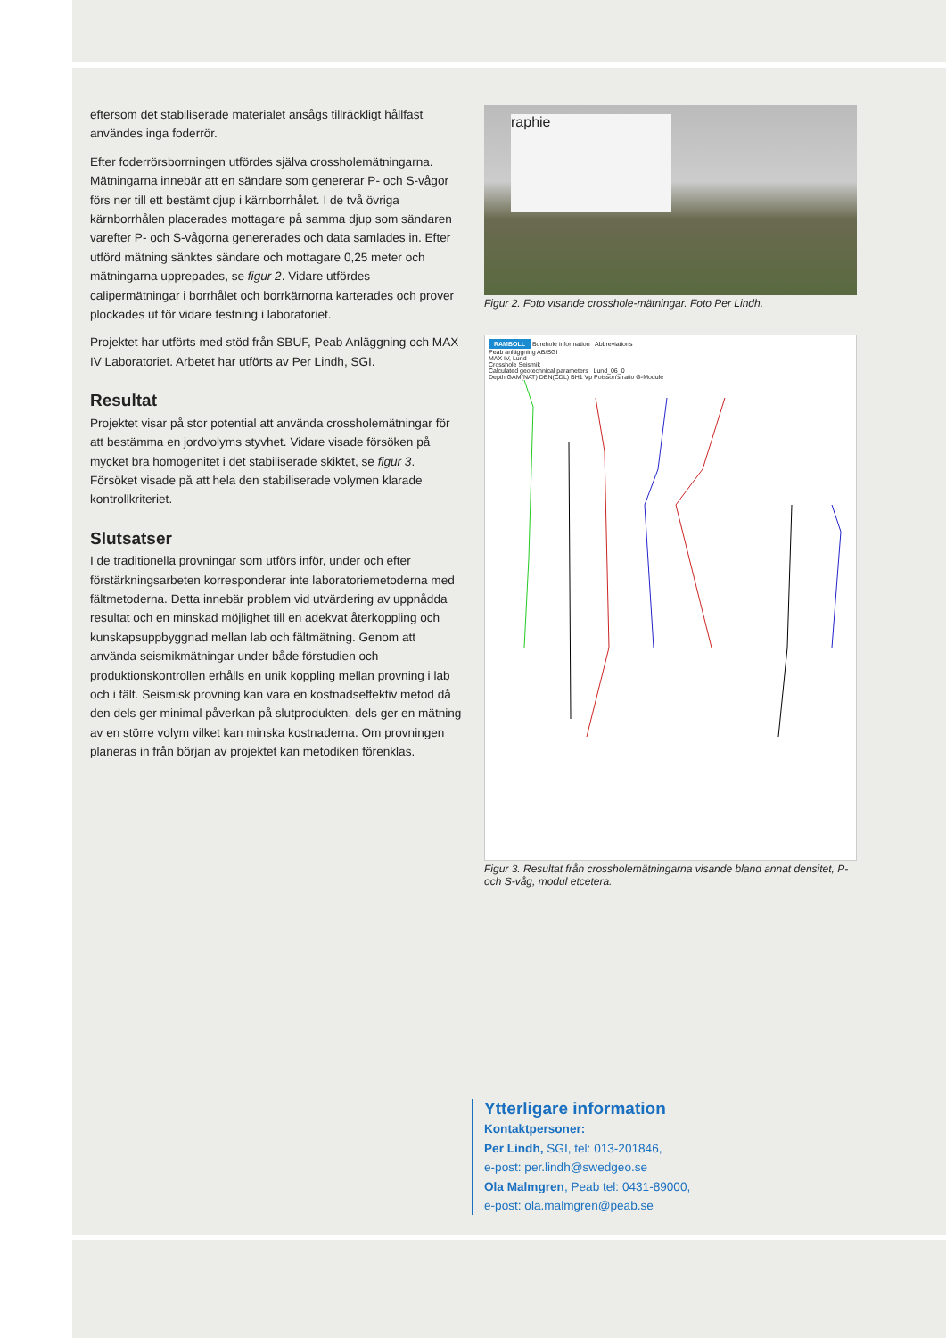eftersom det stabiliserade materialet ansågs tillräckligt hållfast användes inga foderrör.
Efter foderrörsborrningen utfördes själva crossholemätningarna. Mätningarna innebär att en sändare som genererar P- och S-vågor förs ner till ett bestämt djup i kärnborrhålet. I de två övriga kärnborrhålen placerades mottagare på samma djup som sändaren varefter P- och S-vågorna genererades och data samlades in. Efter utförd mätning sänktes sändare och mottagare 0,25 meter och mätningarna upprepades, se figur 2. Vidare utfördes calipermätningar i borrhålet och borrkärnorna karterades och prover plockades ut för vidare testning i laboratoriet.
Projektet har utförts med stöd från SBUF, Peab Anläggning och MAX IV Laboratoriet. Arbetet har utförts av Per Lindh, SGI.
Resultat
Projektet visar på stor potential att använda crossholemätningar för att bestämma en jordvolyms styvhet. Vidare visade försöken på mycket bra homogenitet i det stabiliserade skiktet, se figur 3. Försöket visade på att hela den stabiliserade volymen klarade kontrollkriteriet.
Slutsatser
I de traditionella provningar som utförs inför, under och efter förstärkningsarbeten korresponderar inte laboratoriemetoderna med fältmetoderna. Detta innebär problem vid utvärdering av uppnådda resultat och en minskad möjlighet till en adekvat återkoppling och kunskapsuppbyggnad mellan lab och fältmätning. Genom att använda seismikmätningar under både förstudien och produktionskontrollen erhålls en unik koppling mellan provning i lab och i fält. Seismisk provning kan vara en kostnadseffektiv metod då den dels ger minimal påverkan på slutprodukten, dels ger en mätning av en större volym vilket kan minska kostnaderna. Om provningen planeras in från början av projektet kan metodiken förenklas.
raphie
Figur 2. Foto visande crosshole-mätningar. Foto Per Lindh.
RAMBOLL Borehole information Abbreviations
Peab anläggning AB/SGI
MAX IV, Lund
Crosshole Seismik
Calculated geotechnical parameters Lund_06_0
Depth GAM(NAT) DEN(CDL) BH1 Vp Poisson's ratio G-Module
Figur 3. Resultat från crossholemätningarna visande bland annat densitet, P- och S-våg, modul etcetera.
Ytterligare information
Kontaktpersoner:
Per Lindh, SGI, tel: 013-201846,
e-post: per.lindh@swedgeo.se
Ola Malmgren, Peab tel: 0431-89000,
e-post: ola.malmgren@peab.se